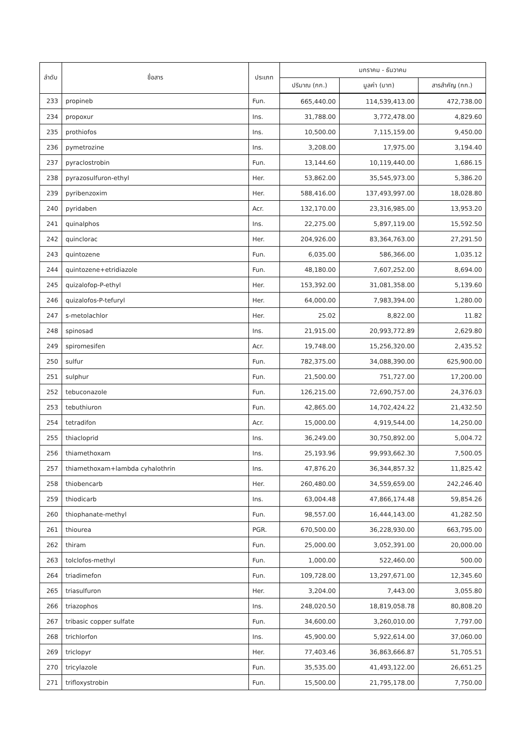| ลำดับ | ชื่อสาร | ประเภท | มกราคม - ธันวาคม | | |
| --- | --- | --- | --- | --- | --- |
| | | | ปริมาณ (กก.) | มูลค่า (บาท) | สารสำคัญ (กก.) |
| 233 | propineb | Fun. | 665,440.00 | 114,539,413.00 | 472,738.00 |
| 234 | propoxur | Ins. | 31,788.00 | 3,772,478.00 | 4,829.60 |
| 235 | prothiofos | Ins. | 10,500.00 | 7,115,159.00 | 9,450.00 |
| 236 | pymetrozine | Ins. | 3,208.00 | 17,975.00 | 3,194.40 |
| 237 | pyraclostrobin | Fun. | 13,144.60 | 10,119,440.00 | 1,686.15 |
| 238 | pyrazosulfuron-ethyl | Her. | 53,862.00 | 35,545,973.00 | 5,386.20 |
| 239 | pyribenzoxim | Her. | 588,416.00 | 137,493,997.00 | 18,028.80 |
| 240 | pyridaben | Acr. | 132,170.00 | 23,316,985.00 | 13,953.20 |
| 241 | quinalphos | Ins. | 22,275.00 | 5,897,119.00 | 15,592.50 |
| 242 | quinclorac | Her. | 204,926.00 | 83,364,763.00 | 27,291.50 |
| 243 | quintozene | Fun. | 6,035.00 | 586,366.00 | 1,035.12 |
| 244 | quintozene+etridiazole | Fun. | 48,180.00 | 7,607,252.00 | 8,694.00 |
| 245 | quizalofop-P-ethyl | Her. | 153,392.00 | 31,081,358.00 | 5,139.60 |
| 246 | quizalofos-P-tefuryl | Her. | 64,000.00 | 7,983,394.00 | 1,280.00 |
| 247 | s-metolachlor | Her. | 25.02 | 8,822.00 | 11.82 |
| 248 | spinosad | Ins. | 21,915.00 | 20,993,772.89 | 2,629.80 |
| 249 | spiromesifen | Acr. | 19,748.00 | 15,256,320.00 | 2,435.52 |
| 250 | sulfur | Fun. | 782,375.00 | 34,088,390.00 | 625,900.00 |
| 251 | sulphur | Fun. | 21,500.00 | 751,727.00 | 17,200.00 |
| 252 | tebuconazole | Fun. | 126,215.00 | 72,690,757.00 | 24,376.03 |
| 253 | tebuthiuron | Fun. | 42,865.00 | 14,702,424.22 | 21,432.50 |
| 254 | tetradifon | Acr. | 15,000.00 | 4,919,544.00 | 14,250.00 |
| 255 | thiacloprid | Ins. | 36,249.00 | 30,750,892.00 | 5,004.72 |
| 256 | thiamethoxam | Ins. | 25,193.96 | 99,993,662.30 | 7,500.05 |
| 257 | thiamethoxam+lambda cyhalothrin | Ins. | 47,876.20 | 36,344,857.32 | 11,825.42 |
| 258 | thiobencarb | Her. | 260,480.00 | 34,559,659.00 | 242,246.40 |
| 259 | thiodicarb | Ins. | 63,004.48 | 47,866,174.48 | 59,854.26 |
| 260 | thiophanate-methyl | Fun. | 98,557.00 | 16,444,143.00 | 41,282.50 |
| 261 | thiourea | PGR. | 670,500.00 | 36,228,930.00 | 663,795.00 |
| 262 | thiram | Fun. | 25,000.00 | 3,052,391.00 | 20,000.00 |
| 263 | tolclofos-methyl | Fun. | 1,000.00 | 522,460.00 | 500.00 |
| 264 | triadimefon | Fun. | 109,728.00 | 13,297,671.00 | 12,345.60 |
| 265 | triasulfuron | Her. | 3,204.00 | 7,443.00 | 3,055.80 |
| 266 | triazophos | Ins. | 248,020.50 | 18,819,058.78 | 80,808.20 |
| 267 | tribasic copper sulfate | Fun. | 34,600.00 | 3,260,010.00 | 7,797.00 |
| 268 | trichlorfon | Ins. | 45,900.00 | 5,922,614.00 | 37,060.00 |
| 269 | triclopyr | Her. | 77,403.46 | 36,863,666.87 | 51,705.51 |
| 270 | tricylazole | Fun. | 35,535.00 | 41,493,122.00 | 26,651.25 |
| 271 | trifloxystrobin | Fun. | 15,500.00 | 21,795,178.00 | 7,750.00 |